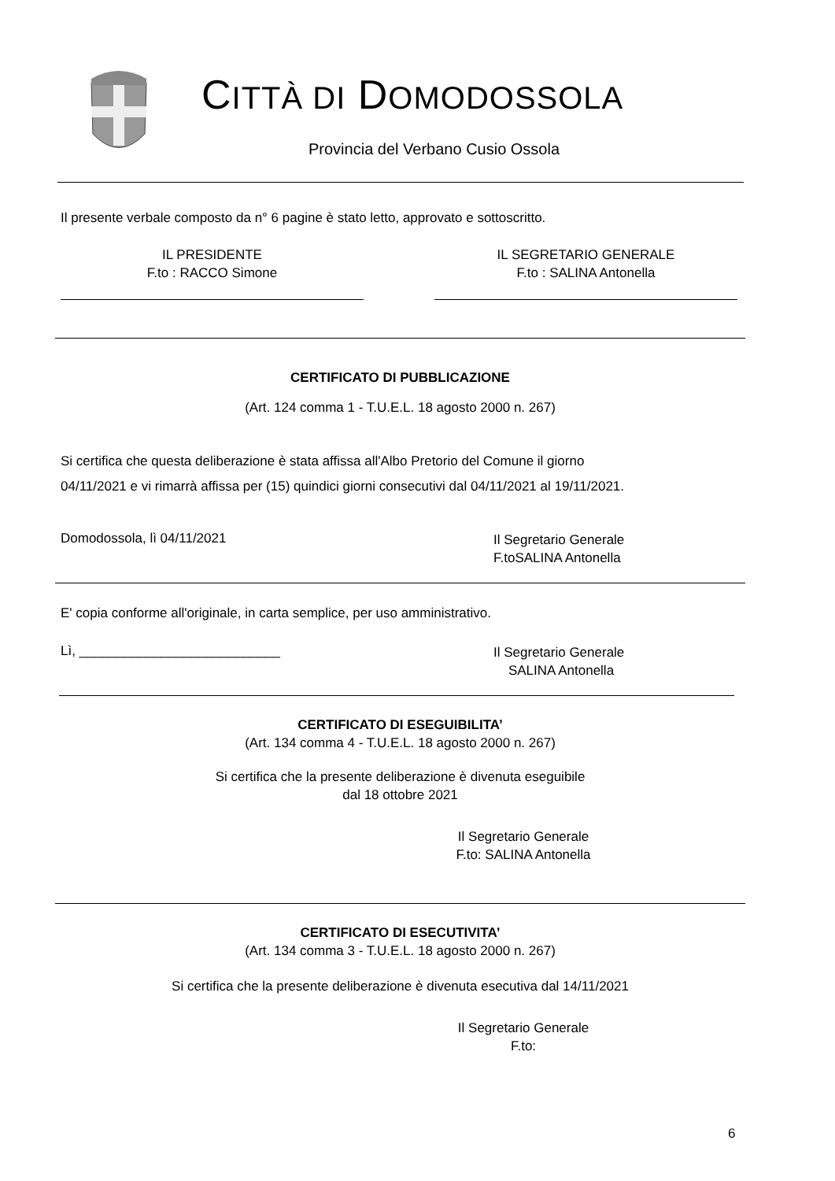CITTÀ DI DOMODOSSOLA
Provincia del Verbano Cusio Ossola
Il presente verbale composto da n° 6 pagine è stato letto, approvato e sottoscritto.
IL PRESIDENTE
F.to : RACCO Simone
IL SEGRETARIO GENERALE
F.to : SALINA Antonella
CERTIFICATO DI PUBBLICAZIONE
(Art. 124 comma 1 - T.U.E.L. 18 agosto 2000 n. 267)
Si certifica che questa deliberazione è stata affissa all'Albo Pretorio del Comune il giorno
04/11/2021 e vi rimarrà affissa per (15) quindici giorni consecutivi dal 04/11/2021 al 19/11/2021.
Domodossola, lì 04/11/2021
Il Segretario Generale
F.toSALINA Antonella
E' copia conforme all'originale, in carta semplice, per uso amministrativo.
Lì, ___________________________
Il Segretario Generale
SALINA Antonella
CERTIFICATO DI ESEGUIBILITA’
(Art. 134 comma 4 - T.U.E.L. 18 agosto 2000 n. 267)
Si certifica che la presente deliberazione è divenuta eseguibile
dal 18 ottobre 2021
Il Segretario Generale
F.to: SALINA Antonella
CERTIFICATO DI ESECUTIVITA’
(Art. 134 comma 3 - T.U.E.L. 18 agosto 2000 n. 267)
Si certifica che la presente deliberazione è divenuta esecutiva dal 14/11/2021
Il Segretario Generale
F.to:
6